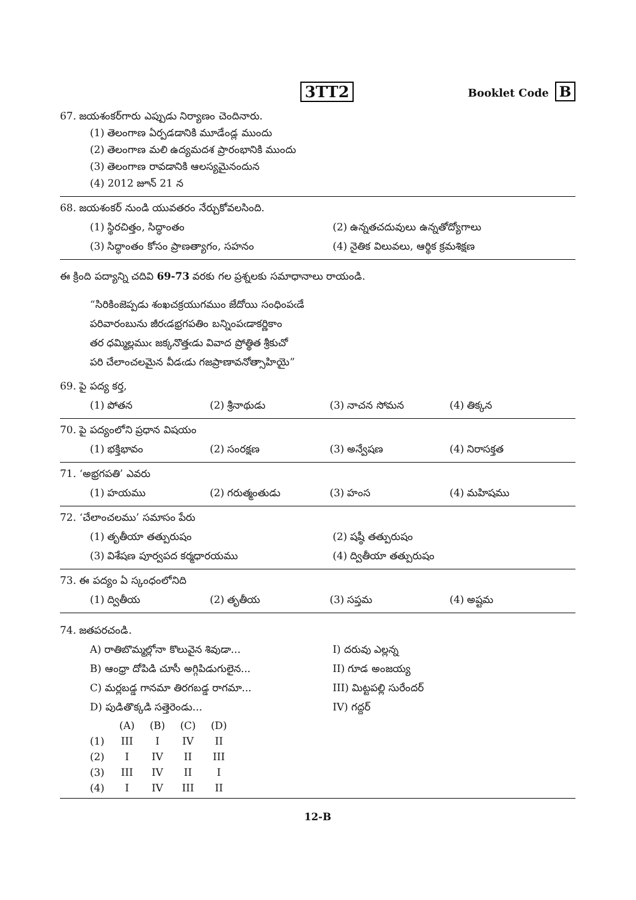3TT2
Booklet Code B
67. జయశంకర్‌గారు ఎప్పుడు నిర్యాణం చెందినారు.
(1) తెలంగాణ ఏర్పడడానికి మూడేండ్ల ముందు
(2) తెలంగాణ మలి ఉద్యమదశ ప్రారంభానికి ముందు
(3) తెలంగాణ రావడానికి ఆలస్యమైనందున
(4) 2012 జూన్ 21 న
68. జయశంకర్ నుండి యువతరం నేర్చుకోవలసింది.
| (1) స్థిరచిత్తం, సిద్ధాంతం | (2) ఉన్నతచదువులు ఉన్నతోద్యోగాలు |
| (3) సిద్ధాంతం కోసం ప్రాణత్యాగం, సహనం | (4) నైతిక విలువలు, ఆర్థిక క్రమశిక్షణ |
ఈ క్రింది పద్యాన్ని చదివి 69-73 వరకు గల ప్రశ్నలకు సమాధానాలు రాయండి.
“సిరికింజెప్పడు శంఖచక్రయుగముం జేదోయి సంధింపఁడే
పరివారంబును జీరఁడభ్రగపతిం బన్నింపఁడాకర్ణికాం
తర ధమ్మిల్లముఁ జక్కనొత్తఁడు వివాద ప్రోత్థిత శ్రీకుచో
పరి చేలాంచలమైన వీడఁడు గజప్రాణావనోత్సాహియై”
69. పై పద్య కర్త,
| (1) పోతన | (2) శ్రీనాథుడు | (3) నాచన సోమన | (4) తిక్కన |
70. పై పద్యంలోని ప్రధాన విషయం
| (1) భక్తిభావం | (2) సంరక్షణ | (3) అన్వేషణ | (4) నిరాసక్తత |
71. ‘అభ్రగపతి’ ఎవరు
| (1) హయము | (2) గరుత్మంతుడు | (3) హంస | (4) మహిషము |
72. ‘చేలాంచలము’ సమాసం పేరు
| (1) తృతీయా తత్పురుషం | (2) షష్ఠీ తత్పురుషం |
| (3) విశేషణ పూర్వపద కర్మధారయము | (4) ద్వితీయా తత్పురుషం |
73. ఈ పద్యం ఏ స్కంధంలోనిది
| (1) ద్వితీయ | (2) తృతీయ | (3) సప్తమ | (4) అష్టమ |
74. జతపరచండి.
| A) రాతిబొమ్మల్లోనా కొలువైన శివుడా... | I) దరువు ఎల్లన్న |
| B) ఆంధ్రా దోపిడి చూసీ అగ్గిపిడుగులైన... | II) గూడ అంజయ్య |
| C) మర్లబడ్డ గానమా తిరగబడ్డ రాగమా... | III) మిట్టపల్లి సురేందర్ |
| D) పుడితొక్కడి సత్తెరెండు... | IV) గద్దర్ |
| | (A) | (B) | (C) | (D) |
| --- | --- | --- | --- | --- |
| (1) | III | I | IV | II |
| (2) | I | IV | II | III |
| (3) | III | IV | II | I |
| (4) | I | IV | III | II |
12-B